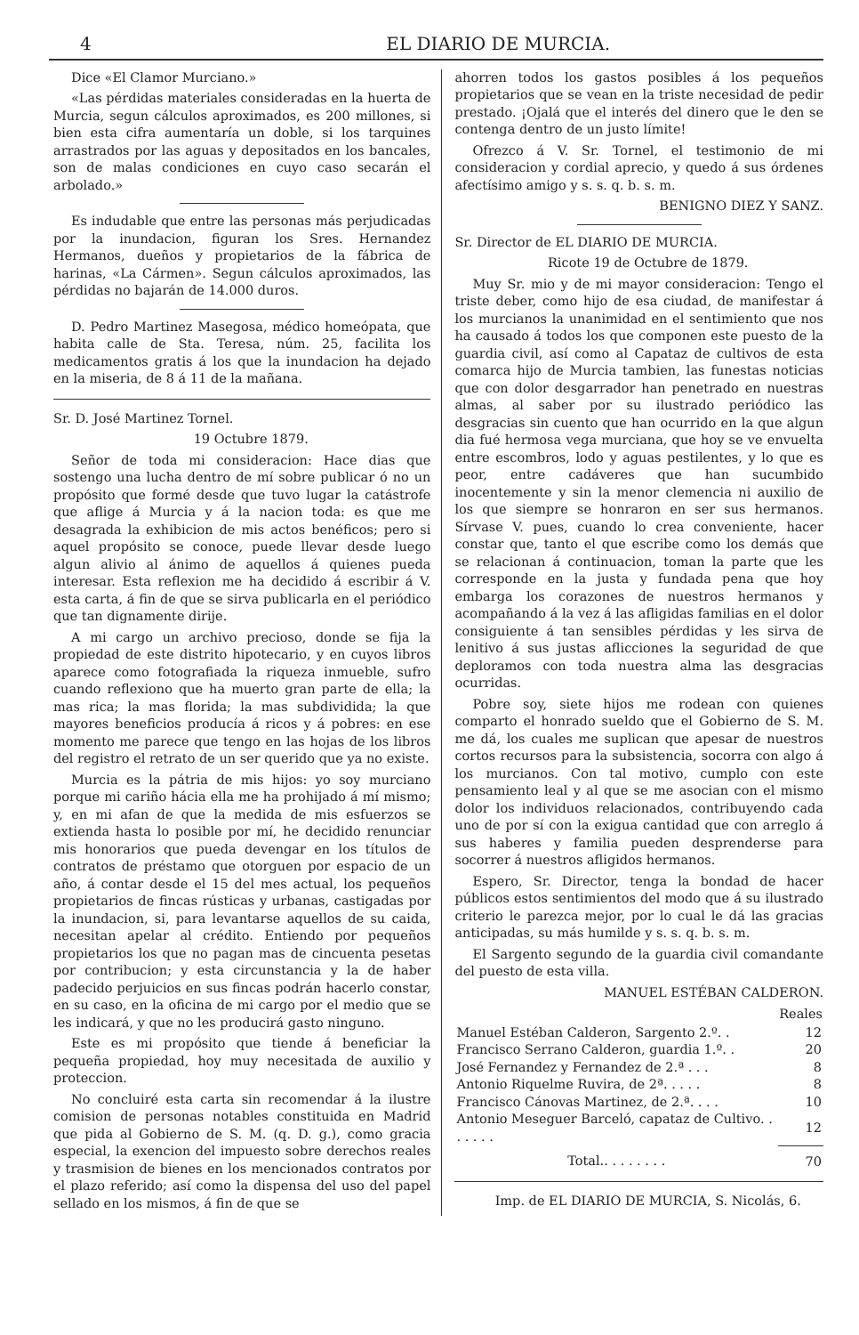4 EL DIARIO DE MURCIA.
Dice «El Clamor Murciano.»
«Las pérdidas materiales consideradas en la huerta de Murcia, segun cálculos aproximados, es 200 millones, si bien esta cifra aumentaría un doble, si los tarquines arrastrados por las aguas y depositados en los bancales, son de malas condiciones en cuyo caso secarán el arbolado.»
Es indudable que entre las personas más perjudicadas por la inundacion, figuran los Sres. Hernandez Hermanos, dueños y propietarios de la fábrica de harinas, «La Cármen». Segun cálculos aproximados, las pérdidas no bajarán de 14.000 duros.
D. Pedro Martinez Masegosa, médico homeópata, que habita calle de Sta. Teresa, núm. 25, facilita los medicamentos gratis á los que la inundacion ha dejado en la miseria, de 8 á 11 de la mañana.
Sr. D. José Martinez Tornel.
19 Octubre 1879.
Señor de toda mi consideracion: Hace dias que sostengo una lucha dentro de mí sobre publicar ó no un propósito que formé desde que tuvo lugar la catástrofe que aflige á Murcia y á la nacion toda: es que me desagrada la exhibicion de mis actos benéficos; pero si aquel propósito se conoce, puede llevar desde luego algun alivio al ánimo de aquellos á quienes pueda interesar. Esta reflexion me ha decidido á escribir á V. esta carta, á fin de que se sirva publicarla en el periódico que tan dignamente dirije.
A mi cargo un archivo precioso, donde se fija la propiedad de este distrito hipotecario, y en cuyos libros aparece como fotografiada la riqueza inmueble, sufro cuando reflexiono que ha muerto gran parte de ella; la mas rica; la mas florida; la mas subdividida; la que mayores beneficios producía á ricos y á pobres: en ese momento me parece que tengo en las hojas de los libros del registro el retrato de un ser querido que ya no existe.
Murcia es la pátria de mis hijos: yo soy murciano porque mi cariño hácia ella me ha prohijado á mí mismo; y, en mi afan de que la medida de mis esfuerzos se extienda hasta lo posible por mí, he decidido renunciar mis honorarios que pueda devengar en los títulos de contratos de préstamo que otorguen por espacio de un año, á contar desde el 15 del mes actual, los pequeños propietarios de fincas rústicas y urbanas, castigadas por la inundacion, si, para levantarse aquellos de su caida, necesitan apelar al crédito. Entiendo por pequeños propietarios los que no pagan mas de cincuenta pesetas por contribucion; y esta circunstancia y la de haber padecido perjuicios en sus fincas podrán hacerlo constar, en su caso, en la oficina de mi cargo por el medio que se les indicará, y que no les producirá gasto ninguno.
Este es mi propósito que tiende á beneficiar la pequeña propiedad, hoy muy necesitada de auxilio y proteccion.
No concluiré esta carta sin recomendar á la ilustre comision de personas notables constituida en Madrid que pida al Gobierno de S. M. (q. D. g.), como gracia especial, la exencion del impuesto sobre derechos reales y trasmision de bienes en los mencionados contratos por el plazo referido; así como la dispensa del uso del papel sellado en los mismos, á fin de que se
ahorren todos los gastos posibles á los pequeños propietarios que se vean en la triste necesidad de pedir prestado. ¡Ojalá que el interés del dinero que le den se contenga dentro de un justo límite!
Ofrezco á V. Sr. Tornel, el testimonio de mi consideracion y cordial aprecio, y quedo á sus órdenes afectísimo amigo y s. s. q. b. s. m.
BENIGNO DIEZ Y SANZ.
Sr. Director de EL DIARIO DE MURCIA.
Ricote 19 de Octubre de 1879.
Muy Sr. mio y de mi mayor consideracion: Tengo el triste deber, como hijo de esa ciudad, de manifestar á los murcianos la unanimidad en el sentimiento que nos ha causado á todos los que componen este puesto de la guardia civil, así como al Capataz de cultivos de esta comarca hijo de Murcia tambien, las funestas noticias que con dolor desgarrador han penetrado en nuestras almas, al saber por su ilustrado periódico las desgracias sin cuento que han ocurrido en la que algun dia fué hermosa vega murciana, que hoy se ve envuelta entre escombros, lodo y aguas pestilentes, y lo que es peor, entre cadáveres que han sucumbido inocentemente y sin la menor clemencia ni auxilio de los que siempre se honraron en ser sus hermanos. Sírvase V. pues, cuando lo crea conveniente, hacer constar que, tanto el que escribe como los demás que se relacionan á continuacion, toman la parte que les corresponde en la justa y fundada pena que hoy embarga los corazones de nuestros hermanos y acompañando á la vez á las afligidas familias en el dolor consiguiente á tan sensibles pérdidas y les sirva de lenitivo á sus justas aflicciones la seguridad de que deploramos con toda nuestra alma las desgracias ocurridas.
Pobre soy, siete hijos me rodean con quienes comparto el honrado sueldo que el Gobierno de S. M. me dá, los cuales me suplican que apesar de nuestros cortos recursos para la subsistencia, socorra con algo á los murcianos. Con tal motivo, cumplo con este pensamiento leal y al que se me asocian con el mismo dolor los individuos relacionados, contribuyendo cada uno de por sí con la exigua cantidad que con arreglo á sus haberes y familia pueden desprenderse para socorrer á nuestros afligidos hermanos.
Espero, Sr. Director, tenga la bondad de hacer públicos estos sentimientos del modo que á su ilustrado criterio le parezca mejor, por lo cual le dá las gracias anticipadas, su más humilde y s. s. q. b. s. m.
El Sargento segundo de la guardia civil comandante del puesto de esta villa.
MANUEL ESTÉBAN CALDERON.
| | Reales |
| --- | --- |
| Manuel Estéban Calderon, Sargento 2.º. . | 12 |
| Francisco Serrano Calderon, guardia 1.º. . | 20 |
| José Fernandez y Fernandez de 2.ª . . . | 8 |
| Antonio Riquelme Ruvira, de 2ª. . . . . | 8 |
| Francisco Cánovas Martinez, de 2.ª. . . . | 10 |
| Antonio Meseguer Barceló, capataz de Cultivo. . . . . . . | 12 |
| Total.. . . . . . . . | 70 |
Imp. de EL DIARIO DE MURCIA, S. Nicolás, 6.